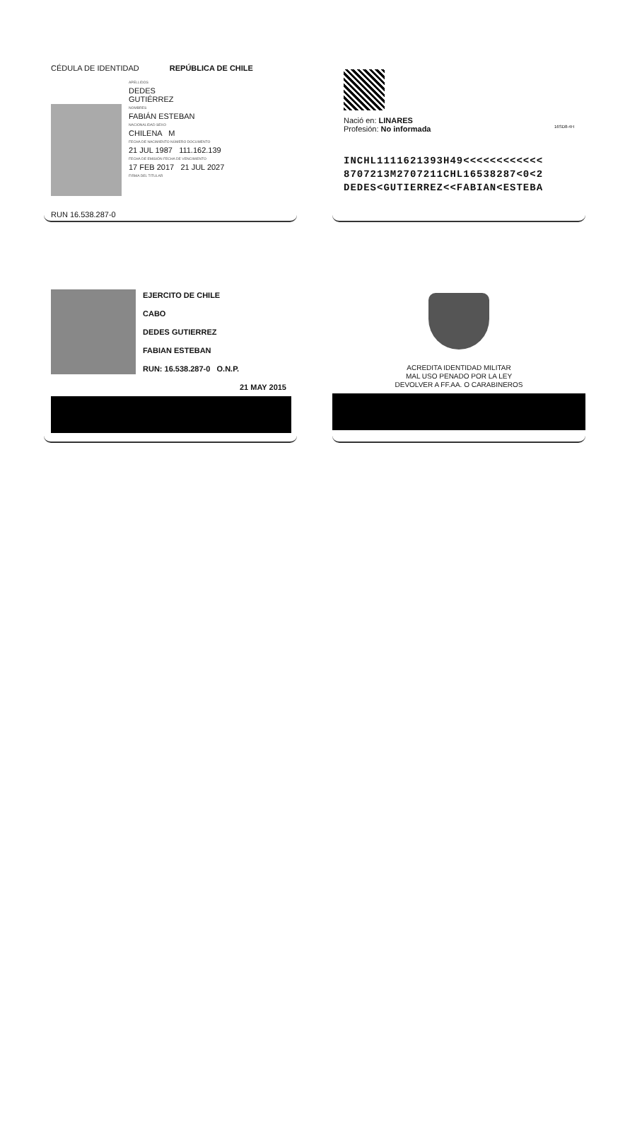CÉDULA DE IDENTIDAD REPÚBLICA DE CHILE
APELLIDOS
DEDES
GUTIÉRREZ
NOMBRES
FABIÁN ESTEBAN
NACIONALIDAD SEXO
CHILENA M
FECHA DE NACIMIENTO NÚMERO DOCUMENTO
21 JUL 1987 111.162.139
FECHA DE EMISIÓN FECHA DE VENCIMIENTO
17 FEB 2017 21 JUL 2027
FIRMA DEL TITULAR
RUN 16.538.287-0
Nació en: LINARES
Profesión: No informada 16SD8-4H
INCHL1111621393H49<<<<<<<<<<<<
8707213M2707211CHL16538287<0<2
DEDES<GUTIERREZ<<FABIAN<ESTEBA
EJERCITO DE CHILE
CABO
DEDES GUTIERREZ
FABIAN ESTEBAN
RUN: 16.538.287-0 O.N.P.
21 MAY 2015
ACREDITA IDENTIDAD MILITAR
MAL USO PENADO POR LA LEY
DEVOLVER A FF.AA. O CARABINEROS